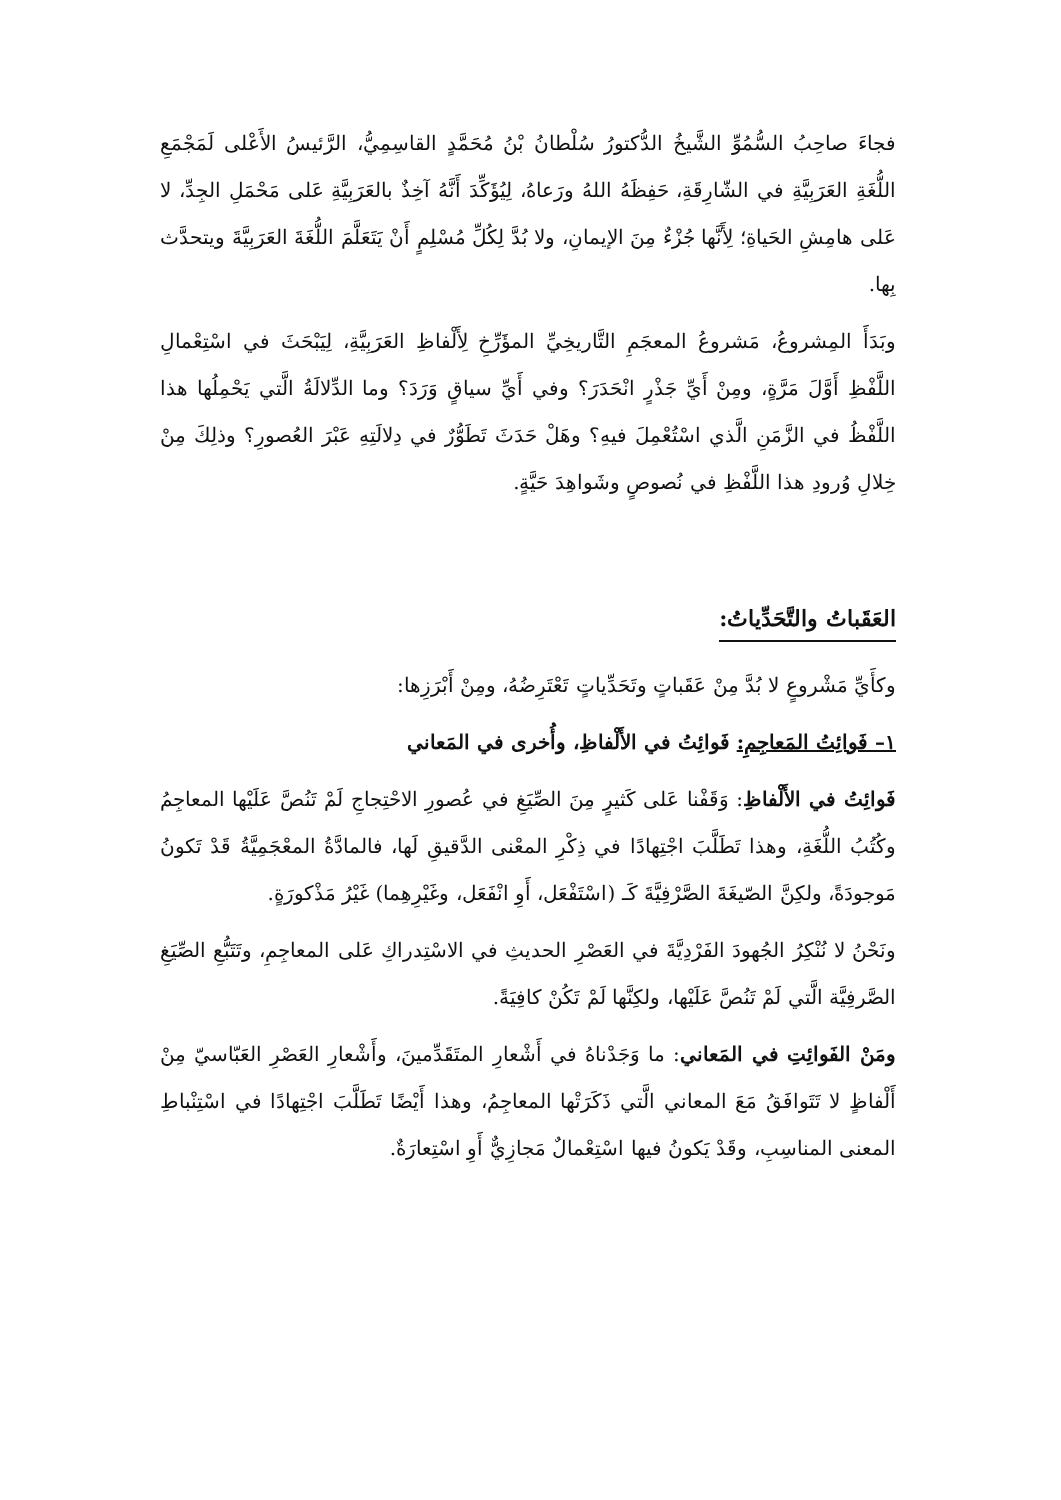فجاءَ صاحِبُ السُّمُوِّ الشَّيخُ الدُّكتورُ سُلْطانُ بْنُ مُحَمَّدٍ القاسِمِيُّ، الرَّئيسُ الأَعْلى لَمَجْمَعِ اللُّغَةِ العَرَبِيَّةِ في الشّارِقَةِ، حَفِظَهُ اللهُ ورَعاهُ، لِيُؤَكِّدَ أَنَّهُ آخِذٌ بالعَرَبِيَّةِ عَلى مَحْمَلِ الجِدِّ، لا عَلى هامِشِ الحَياةِ؛ لِأَنَّها جُزْءٌ مِنَ الإيمانِ، ولا بُدَّ لِكُلِّ مُسْلِمٍ أَنْ يَتَعَلَّمَ اللُّغَةَ العَرَبِيَّةَ ويتحدَّث بِها.
وبَدَأَ المِشروعُ، مَشروعُ المعجَمِ التَّاريخِيِّ المؤَرِّخِ لِأَلْفاظِ العَرَبِيَّةِ، لِيَبْحَثَ في اسْتِعْمالِ اللَّفْظِ أَوَّلَ مَرَّةٍ، ومِنْ أَيِّ جَذْرٍ انْحَدَرَ؟ وفي أَيِّ سياقٍ وَرَدَ؟ وما الدِّلالَةُ الَّتي يَحْمِلُها هذا اللَّفْظُ في الزَّمَنِ الَّذي اسْتُعْمِلَ فيهِ؟ وهَلْ حَدَثَ تَطَوُّرٌ في دِلالَتِهِ عَبْرَ العُصورِ؟ وذلِكَ مِنْ خِلالِ وُرودِ هذا اللَّفْظِ في نُصوصٍ وشَواهِدَ حَيَّةٍ.
العَقَباتُ والتَّحَدِّياتُ:
وكأَيِّ مَشْروعٍ لا بُدَّ مِنْ عَقَباتٍ وتَحَدِّياتٍ تَعْتَرِضُهُ، ومِنْ أَبْرَزِها:
١– فَوائِتُ المَعاجِمِ: فَوائِتُ في الأَلْفاظِ، وأُخرى في المَعاني
فَوائِتُ في الأَلْفاظِ: وَقَفْنا عَلى كَثيرٍ مِنَ الصِّيَغِ في عُصورِ الاحْتِجاجِ لَمْ تَنُصَّ عَلَيْها المعاجِمُ وكُتُبُ اللُّغَةِ، وهذا تَطَلَّبَ اجْتِهادًا في ذِكْرِ المعْنى الدَّقيقِ لَها، فالمادَّةُ المعْجَمِيَّةُ قَدْ تَكونُ مَوجودَةً، ولكِنَّ الصّيغَةَ الصَّرْفِيَّةَ كَـ (اسْتَفْعَل، أَوِ انْفَعَل، وغَيْرِهِما) غَيْرُ مَذْكورَةٍ.
ونَحْنُ لا نُنْكِرُ الجُهودَ الفَرْدِيَّةَ في العَصْرِ الحديثِ في الاسْتِدراكِ عَلى المعاجِمِ، وتَتَبُّعِ الصِّيَغِ الصَّرفِيَّة الَّتي لَمْ تَنُصَّ عَلَيْها، ولكِنَّها لَمْ تَكُنْ كافِيَةً.
ومَنْ الفَوائِتِ في المَعاني: ما وَجَدْناهُ في أَشْعارِ المتَقَدِّمينَ، وأَشْعارِ العَصْرِ العَبّاسيّ مِنْ أَلْفاظٍ لا تَتَوافَقُ مَعَ المعاني الَّتي ذَكَرَتْها المعاجِمُ، وهذا أَيْضًا تَطَلَّبَ اجْتِهادًا في اسْتِنْباطِ المعنى المناسِبِ، وقَدْ يَكونُ فيها اسْتِعْمالٌ مَجازِيٌّ أَوِ اسْتِعارَةٌ.